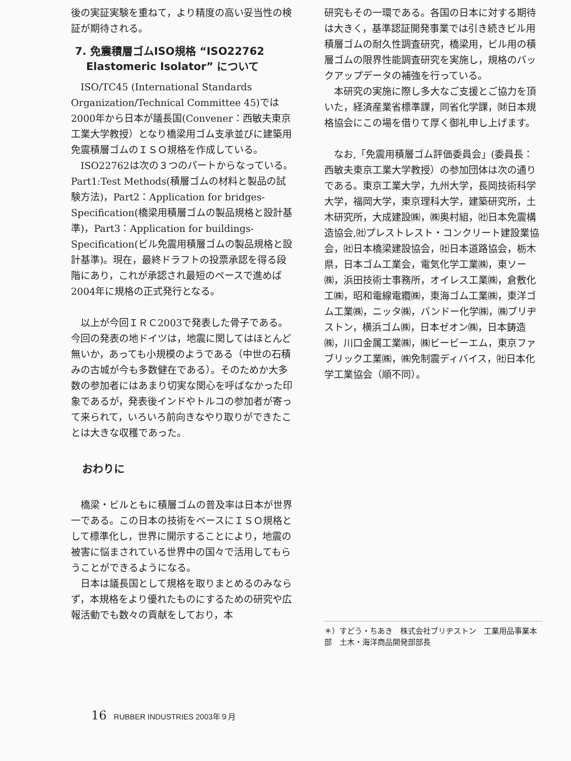後の実証実験を重ねて，より精度の高い妥当性の検証が期待される。
7. 免震積層ゴムISO規格 “ISO22762
Elastomeric Isolator” について
ISO/TC45 (International Standards Organization/Technical Committee 45)では2000年から日本が議長国(Convener：西敏夫東京工業大学教授）となり橋梁用ゴム支承並びに建築用免震積層ゴムのＩＳＯ規格を作成している。
ISO22762は次の３つのパートからなっている。Part1:Test Methods(積層ゴムの材料と製品の試験方法)，Part2：Application for bridges-Specification(橋梁用積層ゴムの製品規格と設計基準)，Part3：Application for buildings-Specification(ビル免震用積層ゴムの製品規格と設計基準)。現在，最終ドラフトの投票承認を得る段階にあり，これが承認され最短のペースで進めば2004年に規格の正式発行となる。
以上が今回ＩＲＣ2003で発表した骨子である。今回の発表の地ドイツは，地震に関してはほとんど無いか，あっても小規模のようである（中世の石積みの古城が今も多数健在である）。そのためか大多数の参加者にはあまり切実な関心を呼ばなかった印象であるが，発表後インドやトルコの参加者が寄って来られて，いろいろ前向きなやり取りができたことは大きな収穫であった。
おわりに
橋梁・ビルともに積層ゴムの普及率は日本が世界一である。この日本の技術をベースにＩＳＯ規格として標準化し，世界に開示することにより，地震の被害に悩まされている世界中の国々で活用してもらうことができるようになる。
日本は議長国として規格を取りまとめるのみならず，本規格をより優れたものにするための研究や広報活動でも数々の貢献をしており，本
研究もその一環である。各国の日本に対する期待は大きく，基準認証開発事業では引き続きビル用積層ゴムの耐久性調査研究，橋梁用，ビル用の積層ゴムの限界性能調査研究を実施し，規格のバックアップデータの補強を行っている。
本研究の実施に際し多大なご支援とご協力を頂いた，経済産業省標準課，同省化学課，㈶日本規格協会にこの場を借りて厚く御礼申し上げます。
なお,「免震用積層ゴム評価委員会」(委員長：西敏夫東京工業大学教授）の参加団体は次の通りである。東京工業大学，九州大学，長岡技術科学大学，福岡大学，東京理科大学，建築研究所，土木研究所，大成建設㈱，㈱奥村組，㈳日本免震構造協会,㈳プレストレスト・コンクリート建設業協会，㈳日本橋梁建設協会，㈳日本道路協会，栃木県，日本ゴム工業会，電気化学工業㈱，東ソー㈱，浜田技術士事務所，オイレス工業㈱，倉敷化工㈱，昭和電線電纜㈱，東海ゴム工業㈱，東洋ゴム工業㈱，ニッタ㈱，バンドー化学㈱，㈱ブリヂストン，横浜ゴム㈱，日本ゼオン㈱，日本鋳造㈱，川口金属工業㈱，㈱ビービーエム，東京ファブリック工業㈱，㈱免制震ディバイス，㈳日本化学工業協会（順不同）。
＊）すどう・ちあき　株式会社ブリヂストン　工業用品事業本部　土木・海洋商品開発部部長
16 RUBBER INDUSTRIES 2003年９月